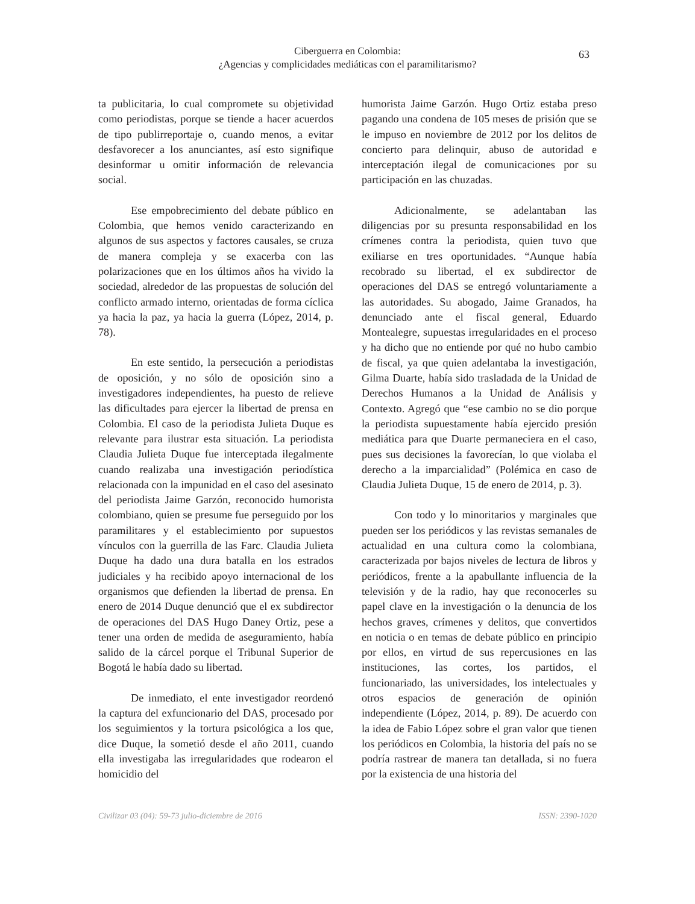Ciberguerra en Colombia:
¿Agencias y complicidades mediáticas con el paramilitarismo?
63
ta publicitaria, lo cual compromete su objetividad como periodistas, porque se tiende a hacer acuerdos de tipo publirreportaje o, cuando menos, a evitar desfavorecer a los anunciantes, así esto signifique desinformar u omitir información de relevancia social.
Ese empobrecimiento del debate público en Colombia, que hemos venido caracterizando en algunos de sus aspectos y factores causales, se cruza de manera compleja y se exacerba con las polarizaciones que en los últimos años ha vivido la sociedad, alrededor de las propuestas de solución del conflicto armado interno, orientadas de forma cíclica ya hacia la paz, ya hacia la guerra (López, 2014, p. 78).
En este sentido, la persecución a periodistas de oposición, y no sólo de oposición sino a investigadores independientes, ha puesto de relieve las dificultades para ejercer la libertad de prensa en Colombia. El caso de la periodista Julieta Duque es relevante para ilustrar esta situación. La periodista Claudia Julieta Duque fue interceptada ilegalmente cuando realizaba una investigación periodística relacionada con la impunidad en el caso del asesinato del periodista Jaime Garzón, reconocido humorista colombiano, quien se presume fue perseguido por los paramilitares y el establecimiento por supuestos vínculos con la guerrilla de las Farc. Claudia Julieta Duque ha dado una dura batalla en los estrados judiciales y ha recibido apoyo internacional de los organismos que defienden la libertad de prensa. En enero de 2014 Duque denunció que el ex subdirector de operaciones del DAS Hugo Daney Ortiz, pese a tener una orden de medida de aseguramiento, había salido de la cárcel porque el Tribunal Superior de Bogotá le había dado su libertad.
De inmediato, el ente investigador reordenó la captura del exfuncionario del DAS, procesado por los seguimientos y la tortura psicológica a los que, dice Duque, la sometió desde el año 2011, cuando ella investigaba las irregularidades que rodearon el homicidio del
humorista Jaime Garzón. Hugo Ortiz estaba preso pagando una condena de 105 meses de prisión que se le impuso en noviembre de 2012 por los delitos de concierto para delinquir, abuso de autoridad e interceptación ilegal de comunicaciones por su participación en las chuzadas.
Adicionalmente, se adelantaban las diligencias por su presunta responsabilidad en los crímenes contra la periodista, quien tuvo que exiliarse en tres oportunidades. “Aunque había recobrado su libertad, el ex subdirector de operaciones del DAS se entregó voluntariamente a las autoridades. Su abogado, Jaime Granados, ha denunciado ante el fiscal general, Eduardo Montealegre, supuestas irregularidades en el proceso y ha dicho que no entiende por qué no hubo cambio de fiscal, ya que quien adelantaba la investigación, Gilma Duarte, había sido trasladada de la Unidad de Derechos Humanos a la Unidad de Análisis y Contexto. Agregó que “ese cambio no se dio porque la periodista supuestamente había ejercido presión mediática para que Duarte permaneciera en el caso, pues sus decisiones la favorecían, lo que violaba el derecho a la imparcialidad” (Polémica en caso de Claudia Julieta Duque, 15 de enero de 2014, p. 3).
Con todo y lo minoritarios y marginales que pueden ser los periódicos y las revistas semanales de actualidad en una cultura como la colombiana, caracterizada por bajos niveles de lectura de libros y periódicos, frente a la apabullante influencia de la televisión y de la radio, hay que reconocerles su papel clave en la investigación o la denuncia de los hechos graves, crímenes y delitos, que convertidos en noticia o en temas de debate público en principio por ellos, en virtud de sus repercusiones en las instituciones, las cortes, los partidos, el funcionariado, las universidades, los intelectuales y otros espacios de generación de opinión independiente (López, 2014, p. 89). De acuerdo con la idea de Fabio López sobre el gran valor que tienen los periódicos en Colombia, la historia del país no se podría rastrear de manera tan detallada, si no fuera por la existencia de una historia del
Civilizar 03 (04): 59-73 julio-diciembre de 2016 ISSN: 2390-1020